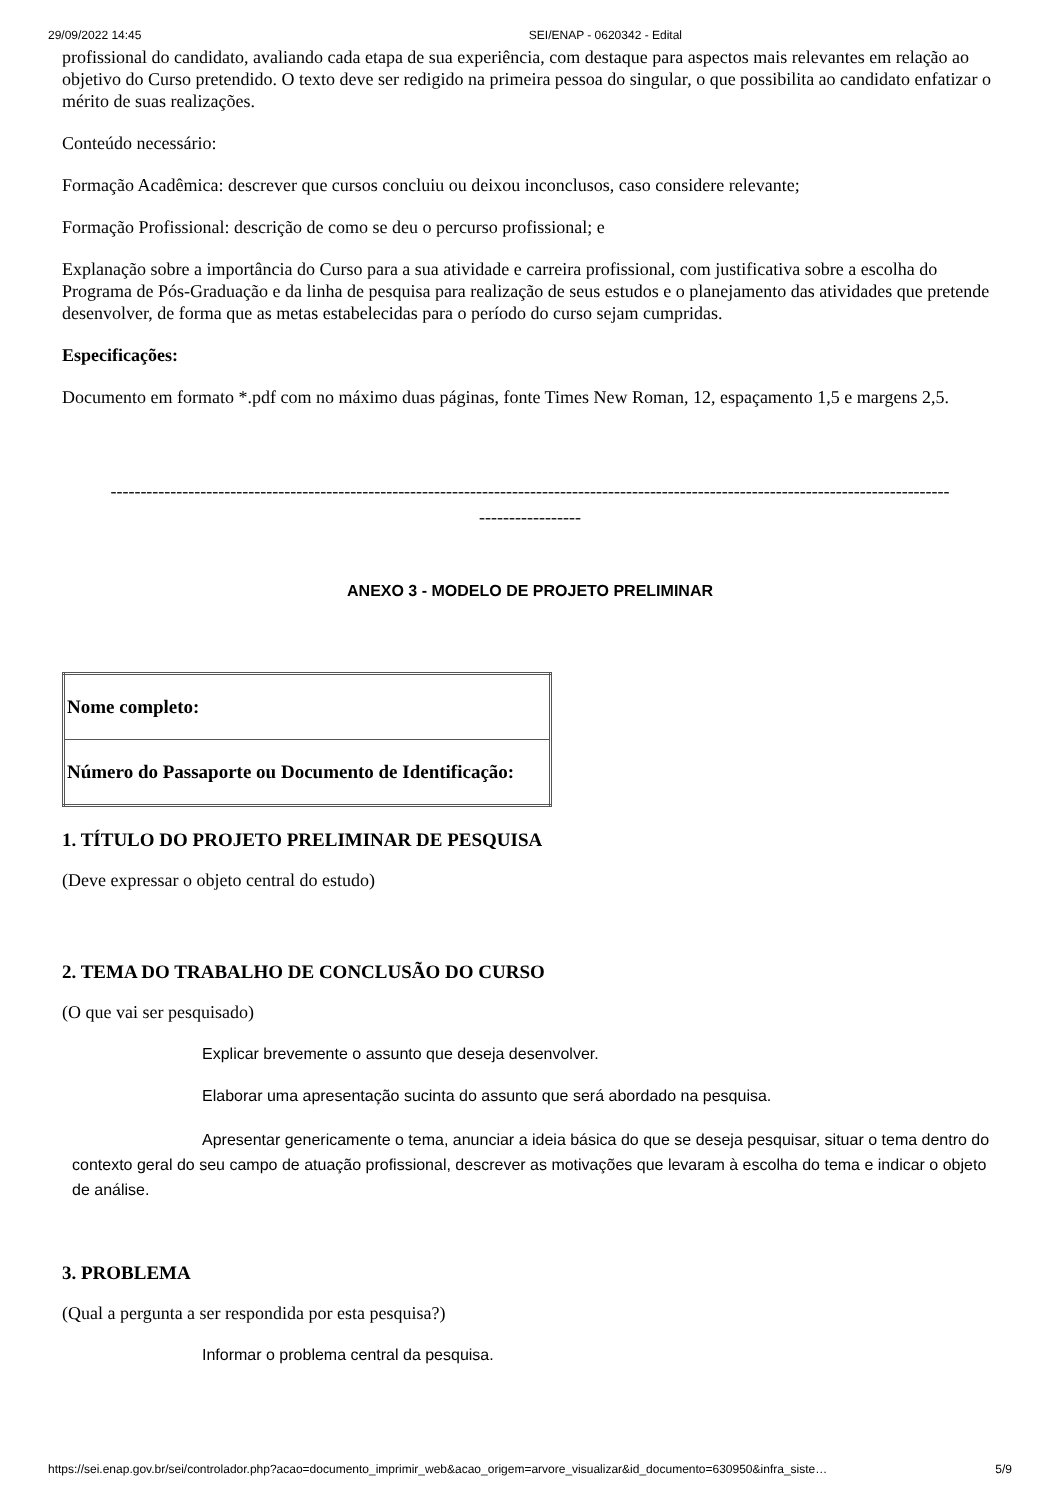29/09/2022 14:45 SEI/ENAP - 0620342 - Edital
profissional do candidato, avaliando cada etapa de sua experiência, com destaque para aspectos mais relevantes em relação ao objetivo do Curso pretendido. O texto deve ser redigido na primeira pessoa do singular, o que possibilita ao candidato enfatizar o mérito de suas realizações.
Conteúdo necessário:
Formação Acadêmica: descrever que cursos concluiu ou deixou inconclusos, caso considere relevante;
Formação Profissional: descrição de como se deu o percurso profissional; e
Explanação sobre a importância do Curso para a sua atividade e carreira profissional, com justificativa sobre a escolha do Programa de Pós-Graduação e da linha de pesquisa para realização de seus estudos e o planejamento das atividades que pretende desenvolver, de forma que as metas estabelecidas para o período do curso sejam cumpridas.
Especificações:
Documento em formato *.pdf com no máximo duas páginas, fonte Times New Roman, 12, espaçamento 1,5 e margens 2,5.
--------------------------------------------------------------------------------------------------------------------------------------------
-----------------
ANEXO 3 - MODELO DE PROJETO PRELIMINAR
| Nome completo: |
| Número do Passaporte ou Documento de Identificação: |
1. TÍTULO DO PROJETO PRELIMINAR DE PESQUISA
(Deve expressar o objeto central do estudo)
2. TEMA DO TRABALHO DE CONCLUSÃO DO CURSO
(O que vai ser pesquisado)
Explicar brevemente o assunto que deseja desenvolver.
Elaborar uma apresentação sucinta do assunto que será abordado na pesquisa.
Apresentar genericamente o tema, anunciar a ideia básica do que se deseja pesquisar, situar o tema dentro do contexto geral do seu campo de atuação profissional, descrever as motivações que levaram à escolha do tema e indicar o objeto de análise.
3. PROBLEMA
(Qual a pergunta a ser respondida por esta pesquisa?)
Informar o problema central da pesquisa.
https://sei.enap.gov.br/sei/controlador.php?acao=documento_imprimir_web&acao_origem=arvore_visualizar&id_documento=630950&infra_siste… 5/9